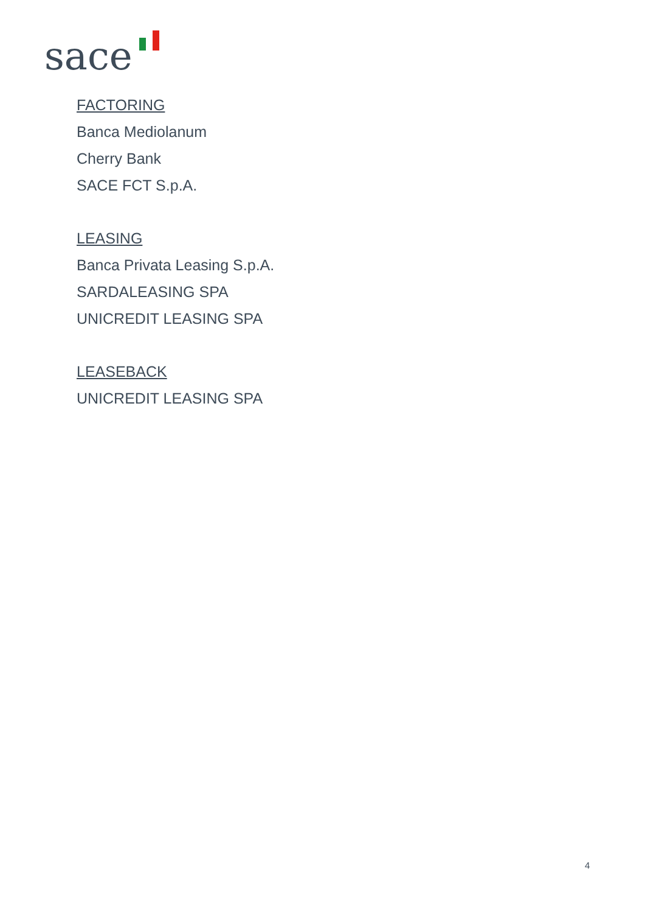sace
FACTORING
Banca Mediolanum
Cherry Bank
SACE FCT S.p.A.
LEASING
Banca Privata Leasing S.p.A.
SARDALEASING SPA
UNICREDIT LEASING SPA
LEASEBACK
UNICREDIT LEASING SPA
4